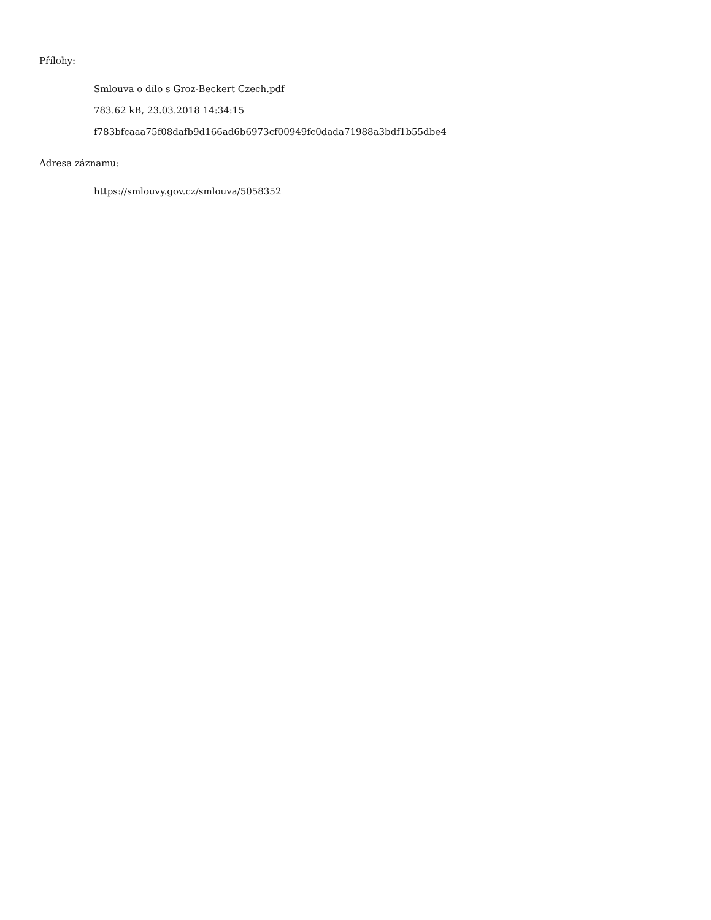Přílohy:
Smlouva o dílo s Groz-Beckert Czech.pdf
783.62 kB, 23.03.2018 14:34:15
f783bfcaaa75f08dafb9d166ad6b6973cf00949fc0dada71988a3bdf1b55dbe4
Adresa záznamu:
https://smlouvy.gov.cz/smlouva/5058352